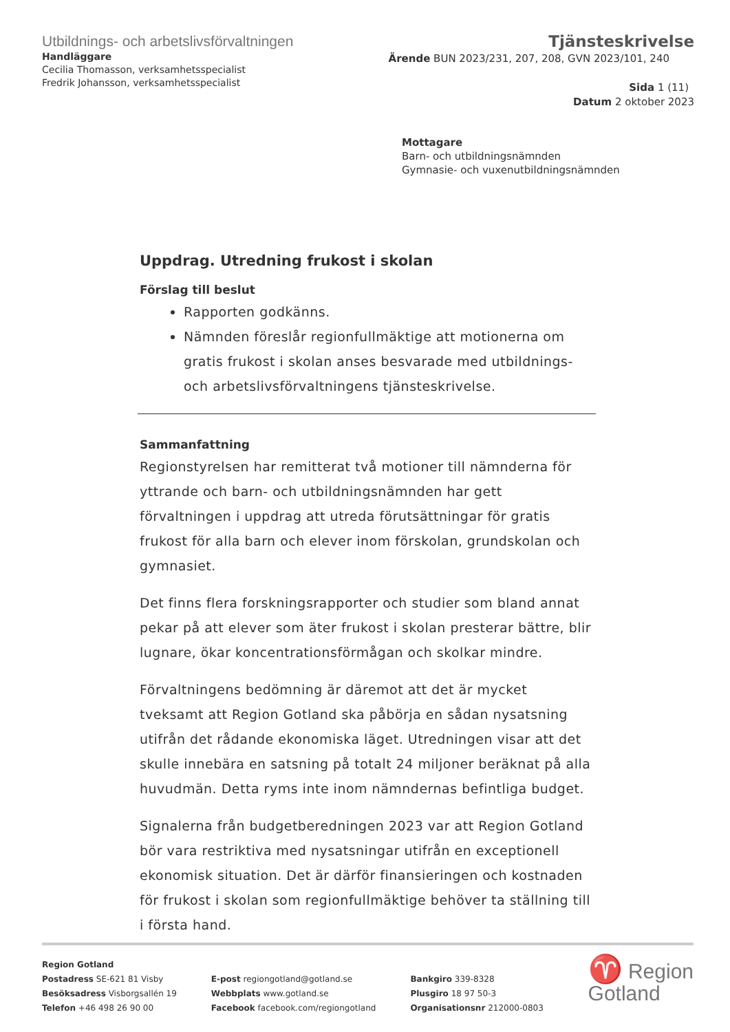Utbildnings- och arbetslivsförvaltningen
Handläggare
Cecilia Thomasson, verksamhetsspecialist
Fredrik Johansson, verksamhetsspecialist
Tjänsteskrivelse
Ärende BUN 2023/231, 207, 208, GVN 2023/101, 240
Sida 1 (11)
Datum 2 oktober 2023
Mottagare
Barn- och utbildningsnämnden
Gymnasie- och vuxenutbildningsnämnden
Uppdrag. Utredning frukost i skolan
Förslag till beslut
Rapporten godkänns.
Nämnden föreslår regionfullmäktige att motionerna om gratis frukost i skolan anses besvarade med utbildnings- och arbetslivsförvaltningens tjänsteskrivelse.
Sammanfattning
Regionstyrelsen har remitterat två motioner till nämnderna för yttrande och barn- och utbildningsnämnden har gett förvaltningen i uppdrag att utreda förutsättningar för gratis frukost för alla barn och elever inom förskolan, grundskolan och gymnasiet.
Det finns flera forskningsrapporter och studier som bland annat pekar på att elever som äter frukost i skolan presterar bättre, blir lugnare, ökar koncentrationsförmågan och skolkar mindre.
Förvaltningens bedömning är däremot att det är mycket tveksamt att Region Gotland ska påbörja en sådan nysatsning utifrån det rådande ekonomiska läget. Utredningen visar att det skulle innebära en satsning på totalt 24 miljoner beräknat på alla huvudmän. Detta ryms inte inom nämndernas befintliga budget.
Signalerna från budgetberedningen 2023 var att Region Gotland bör vara restriktiva med nysatsningar utifrån en exceptionell ekonomisk situation. Det är därför finansieringen och kostnaden för frukost i skolan som regionfullmäktige behöver ta ställning till i första hand.
Region Gotland
Postadress SE-621 81 Visby
Besöksadress Visborgsallén 19
Telefon +46 498 26 90 00
E-post regiongotland@gotland.se
Webbplats www.gotland.se
Facebook facebook.com/regiongotland
Bankgiro 339-8328
Plusgiro 18 97 50-3
Organisationsnr 212000-0803
♈ Region
Gotland